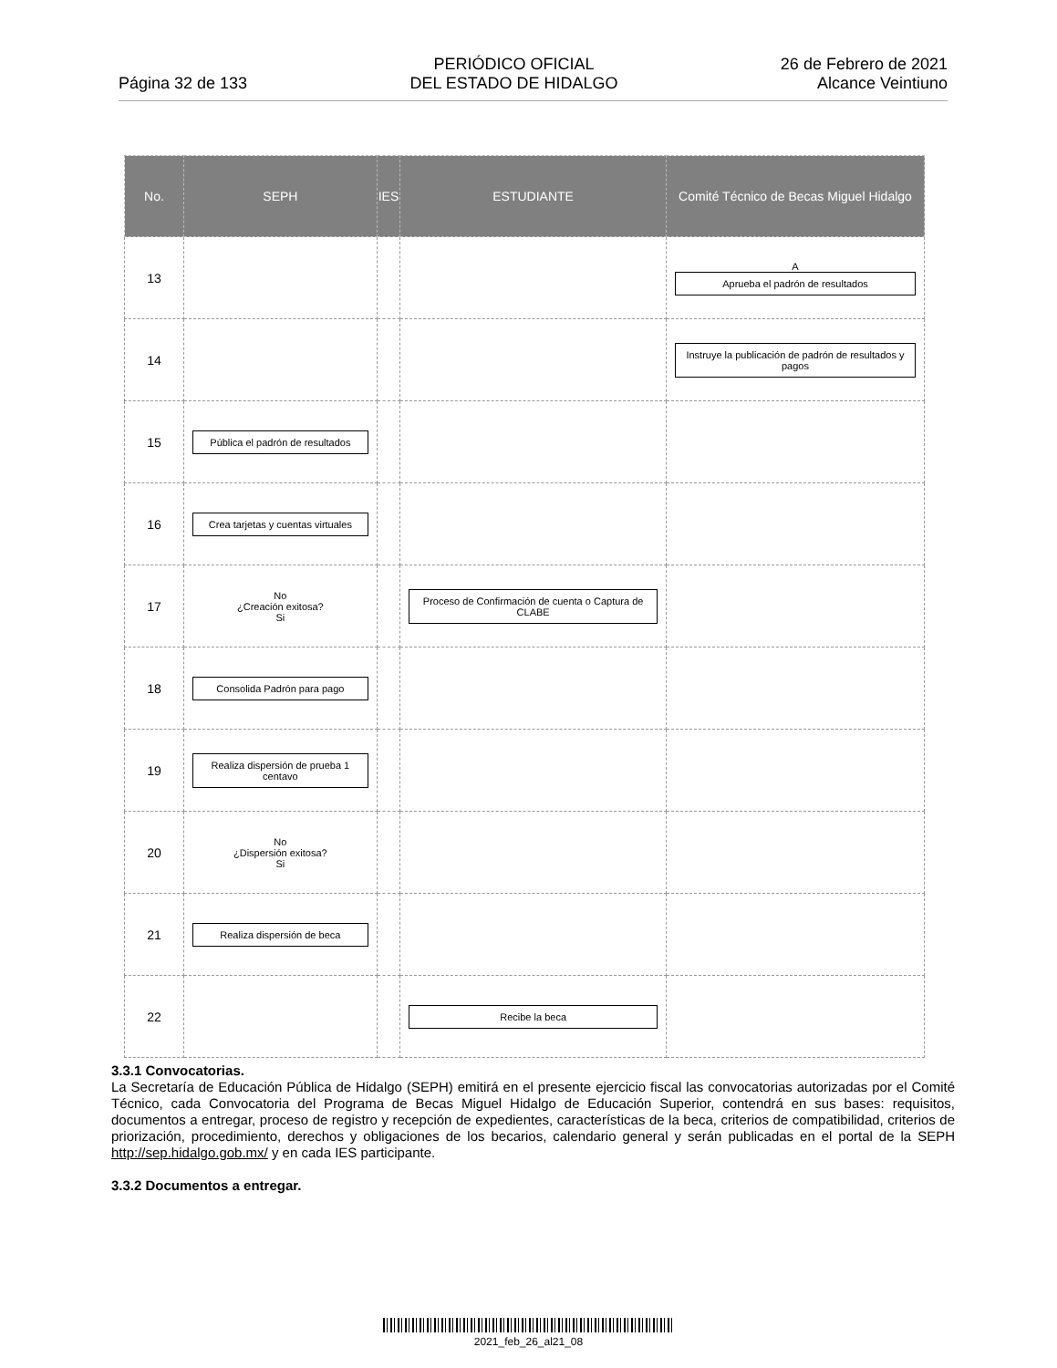Página 32 de 133
PERIÓDICO OFICIAL
DEL ESTADO DE HIDALGO
26 de Febrero de 2021
Alcance Veintiuno
| No. | SEPH | IES | ESTUDIANTE | Comité Técnico de Becas Miguel Hidalgo |
| --- | --- | --- | --- | --- |
| 13 | | | | A Aprueba el padrón de resultados |
| 14 | | | | Instruye la publicación de padrón de resultados y pagos |
| 15 | Pública el padrón de resultados | | | |
| 16 | Crea tarjetas y cuentas virtuales | | | |
| 17 | No ¿Creación exitosa? Si | | Proceso de Confirmación de cuenta o Captura de CLABE | |
| 18 | Consolida Padrón para pago | | | |
| 19 | Realiza dispersión de prueba 1 centavo | | | |
| 20 | No ¿Dispersión exitosa? Si | | | |
| 21 | Realiza dispersión de beca | | | |
| 22 | | | Recibe la beca | |
3.3.1 Convocatorias.
La Secretaría de Educación Pública de Hidalgo (SEPH) emitirá en el presente ejercicio fiscal las convocatorias autorizadas por el Comité Técnico, cada Convocatoria del Programa de Becas Miguel Hidalgo de Educación Superior, contendrá en sus bases: requisitos, documentos a entregar, proceso de registro y recepción de expedientes, características de la beca, criterios de compatibilidad, criterios de priorización, procedimiento, derechos y obligaciones de los becarios, calendario general y serán publicadas en el portal de la SEPH http://sep.hidalgo.gob.mx/ y en cada IES participante.
3.3.2 Documentos a entregar.
2021_feb_26_al21_08